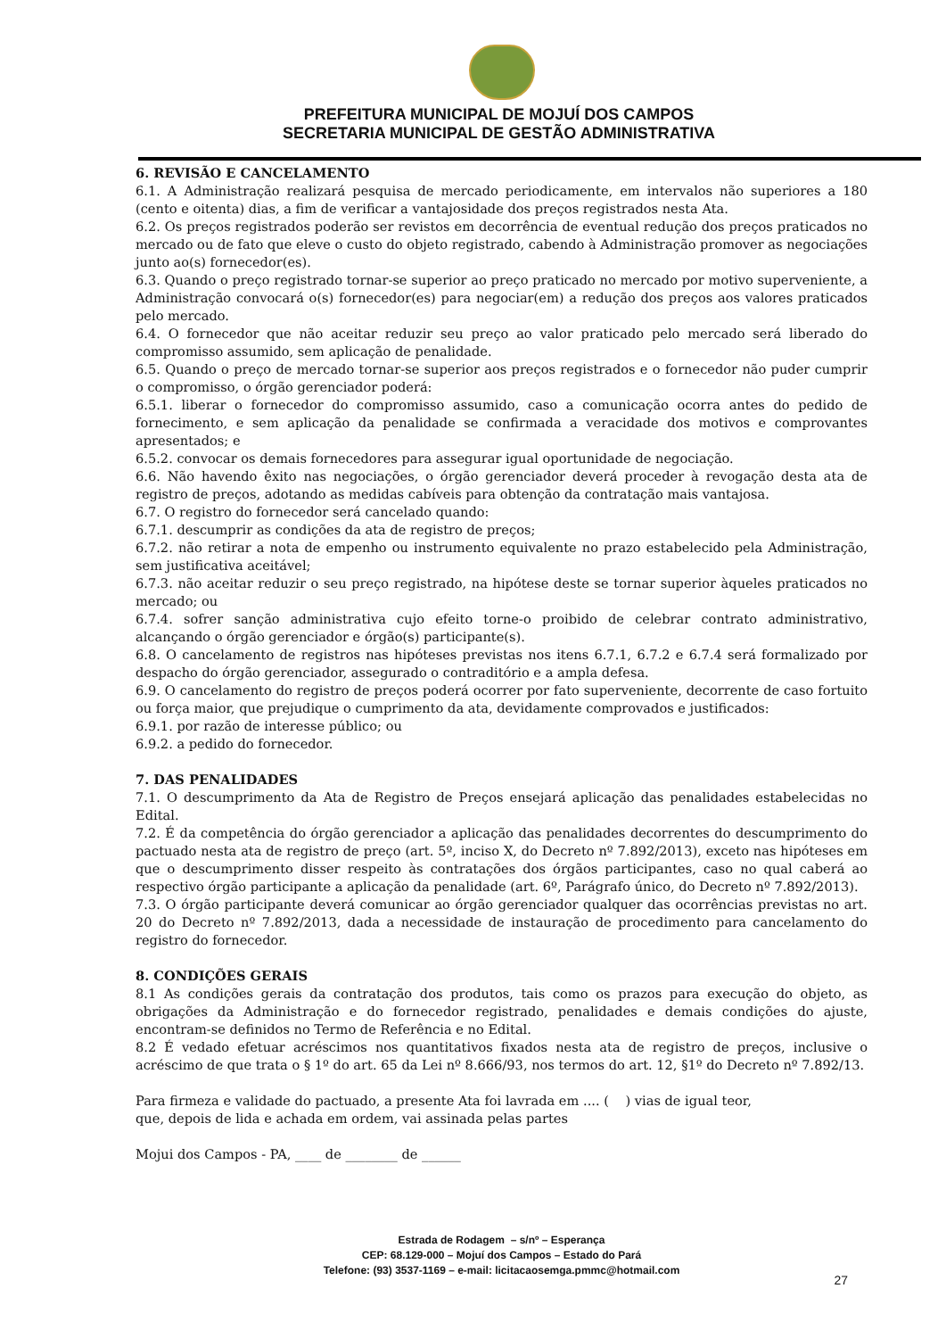PREFEITURA MUNICIPAL DE MOJUÍ DOS CAMPOS
SECRETARIA MUNICIPAL DE GESTÃO ADMINISTRATIVA
6. REVISÃO E CANCELAMENTO
6.1. A Administração realizará pesquisa de mercado periodicamente, em intervalos não superiores a 180 (cento e oitenta) dias, a fim de verificar a vantajosidade dos preços registrados nesta Ata.
6.2. Os preços registrados poderão ser revistos em decorrência de eventual redução dos preços praticados no mercado ou de fato que eleve o custo do objeto registrado, cabendo à Administração promover as negociações junto ao(s) fornecedor(es).
6.3. Quando o preço registrado tornar-se superior ao preço praticado no mercado por motivo superveniente, a Administração convocará o(s) fornecedor(es) para negociar(em) a redução dos preços aos valores praticados pelo mercado.
6.4. O fornecedor que não aceitar reduzir seu preço ao valor praticado pelo mercado será liberado do compromisso assumido, sem aplicação de penalidade.
6.5. Quando o preço de mercado tornar-se superior aos preços registrados e o fornecedor não puder cumprir o compromisso, o órgão gerenciador poderá:
6.5.1. liberar o fornecedor do compromisso assumido, caso a comunicação ocorra antes do pedido de fornecimento, e sem aplicação da penalidade se confirmada a veracidade dos motivos e comprovantes apresentados; e
6.5.2. convocar os demais fornecedores para assegurar igual oportunidade de negociação.
6.6. Não havendo êxito nas negociações, o órgão gerenciador deverá proceder à revogação desta ata de registro de preços, adotando as medidas cabíveis para obtenção da contratação mais vantajosa.
6.7. O registro do fornecedor será cancelado quando:
6.7.1. descumprir as condições da ata de registro de preços;
6.7.2. não retirar a nota de empenho ou instrumento equivalente no prazo estabelecido pela Administração, sem justificativa aceitável;
6.7.3. não aceitar reduzir o seu preço registrado, na hipótese deste se tornar superior àqueles praticados no mercado; ou
6.7.4. sofrer sanção administrativa cujo efeito torne-o proibido de celebrar contrato administrativo, alcançando o órgão gerenciador e órgão(s) participante(s).
6.8. O cancelamento de registros nas hipóteses previstas nos itens 6.7.1, 6.7.2 e 6.7.4 será formalizado por despacho do órgão gerenciador, assegurado o contraditório e a ampla defesa.
6.9. O cancelamento do registro de preços poderá ocorrer por fato superveniente, decorrente de caso fortuito ou força maior, que prejudique o cumprimento da ata, devidamente comprovados e justificados:
6.9.1. por razão de interesse público; ou
6.9.2. a pedido do fornecedor.
7. DAS PENALIDADES
7.1. O descumprimento da Ata de Registro de Preços ensejará aplicação das penalidades estabelecidas no Edital.
7.2. É da competência do órgão gerenciador a aplicação das penalidades decorrentes do descumprimento do pactuado nesta ata de registro de preço (art. 5º, inciso X, do Decreto nº 7.892/2013), exceto nas hipóteses em que o descumprimento disser respeito às contratações dos órgãos participantes, caso no qual caberá ao respectivo órgão participante a aplicação da penalidade (art. 6º, Parágrafo único, do Decreto nº 7.892/2013).
7.3. O órgão participante deverá comunicar ao órgão gerenciador qualquer das ocorrências previstas no art. 20 do Decreto nº 7.892/2013, dada a necessidade de instauração de procedimento para cancelamento do registro do fornecedor.
8. CONDIÇÕES GERAIS
8.1 As condições gerais da contratação dos produtos, tais como os prazos para execução do objeto, as obrigações da Administração e do fornecedor registrado, penalidades e demais condições do ajuste, encontram-se definidos no Termo de Referência e no Edital.
8.2 É vedado efetuar acréscimos nos quantitativos fixados nesta ata de registro de preços, inclusive o acréscimo de que trata o § 1º do art. 65 da Lei nº 8.666/93, nos termos do art. 12, §1º do Decreto nº 7.892/13.
Para firmeza e validade do pactuado, a presente Ata foi lavrada em .... ( ) vias de igual teor,
que, depois de lida e achada em ordem, vai assinada pelas partes
Mojui dos Campos - PA, ____ de ________ de ______
Estrada de Rodagem – s/nº – Esperança
CEP: 68.129-000 – Mojuí dos Campos – Estado do Pará
Telefone: (93) 3537-1169 – e-mail: licitacaosemga.pmmc@hotmail.com
27